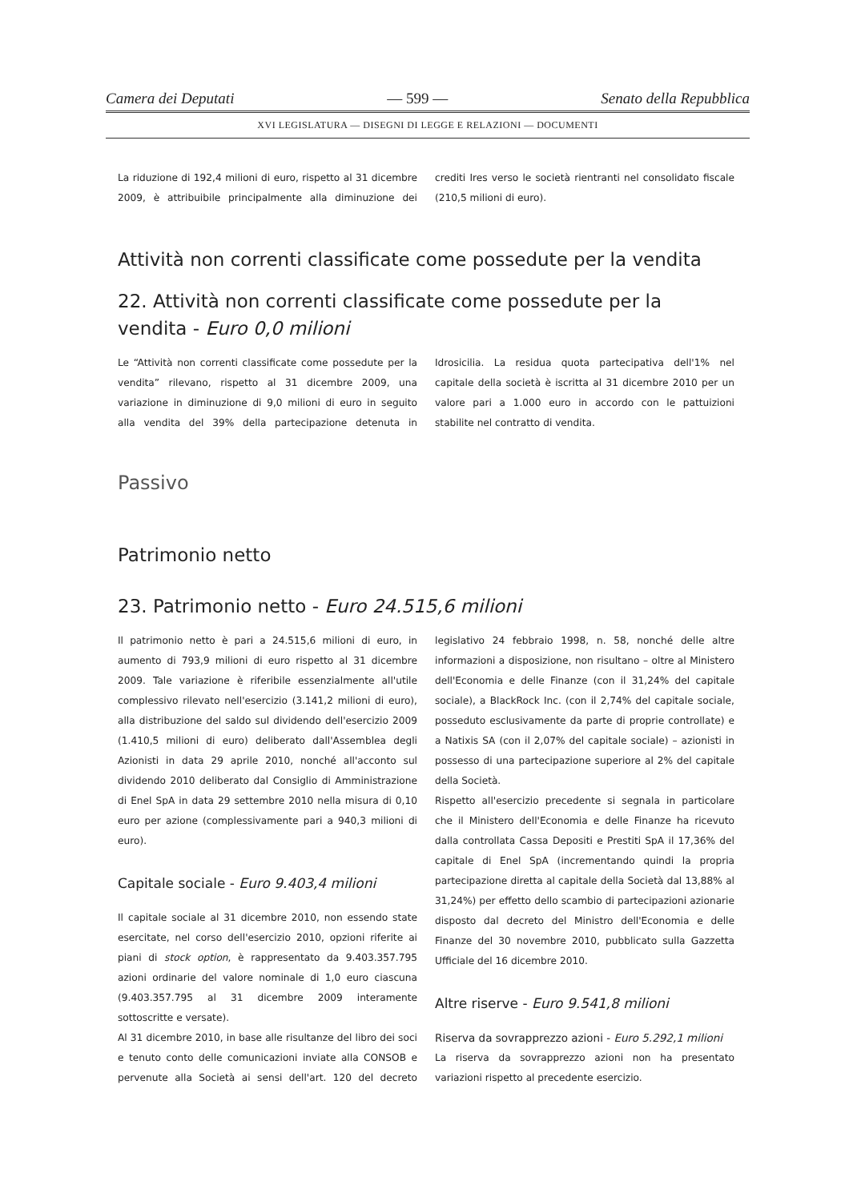Camera dei Deputati — 599 — Senato della Repubblica
XVI LEGISLATURA — DISEGNI DI LEGGE E RELAZIONI — DOCUMENTI
La riduzione di 192,4 milioni di euro, rispetto al 31 dicembre 2009, è attribuibile principalmente alla diminuzione dei crediti Ires verso le società rientranti nel consolidato fiscale (210,5 milioni di euro).
Attività non correnti classificate come possedute per la vendita
22. Attività non correnti classificate come possedute per la vendita - Euro 0,0 milioni
Le “Attività non correnti classificate come possedute per la vendita” rilevano, rispetto al 31 dicembre 2009, una variazione in diminuzione di 9,0 milioni di euro in seguito alla vendita del 39% della partecipazione detenuta in Idrosicilia. La residua quota partecipativa dell'1% nel capitale della società è iscritta al 31 dicembre 2010 per un valore pari a 1.000 euro in accordo con le pattuizioni stabilite nel contratto di vendita.
Passivo
Patrimonio netto
23. Patrimonio netto - Euro 24.515,6 milioni
Il patrimonio netto è pari a 24.515,6 milioni di euro, in aumento di 793,9 milioni di euro rispetto al 31 dicembre 2009. Tale variazione è riferibile essenzialmente all'utile complessivo rilevato nell'esercizio (3.141,2 milioni di euro), alla distribuzione del saldo sul dividendo dell'esercizio 2009 (1.410,5 milioni di euro) deliberato dall'Assemblea degli Azionisti in data 29 aprile 2010, nonché all'acconto sul dividendo 2010 deliberato dal Consiglio di Amministrazione di Enel SpA in data 29 settembre 2010 nella misura di 0,10 euro per azione (complessivamente pari a 940,3 milioni di euro).
Capitale sociale - Euro 9.403,4 milioni
Il capitale sociale al 31 dicembre 2010, non essendo state esercitate, nel corso dell'esercizio 2010, opzioni riferite ai piani di stock option, è rappresentato da 9.403.357.795 azioni ordinarie del valore nominale di 1,0 euro ciascuna (9.403.357.795 al 31 dicembre 2009 interamente sottoscritte e versate).
Al 31 dicembre 2010, in base alle risultanze del libro dei soci e tenuto conto delle comunicazioni inviate alla CONSOB e pervenute alla Società ai sensi dell'art. 120 del decreto legislativo 24 febbraio 1998, n. 58, nonché delle altre informazioni a disposizione, non risultano – oltre al Ministero dell'Economia e delle Finanze (con il 31,24% del capitale sociale), a BlackRock Inc. (con il 2,74% del capitale sociale, posseduto esclusivamente da parte di proprie controllate) e a Natixis SA (con il 2,07% del capitale sociale) – azionisti in possesso di una partecipazione superiore al 2% del capitale della Società.
Rispetto all'esercizio precedente si segnala in particolare che il Ministero dell'Economia e delle Finanze ha ricevuto dalla controllata Cassa Depositi e Prestiti SpA il 17,36% del capitale di Enel SpA (incrementando quindi la propria partecipazione diretta al capitale della Società dal 13,88% al 31,24%) per effetto dello scambio di partecipazioni azionarie disposto dal decreto del Ministro dell'Economia e delle Finanze del 30 novembre 2010, pubblicato sulla Gazzetta Ufficiale del 16 dicembre 2010.
Altre riserve - Euro 9.541,8 milioni
Riserva da sovrapprezzo azioni - Euro 5.292,1 milioni
La riserva da sovrapprezzo azioni non ha presentato variazioni rispetto al precedente esercizio.